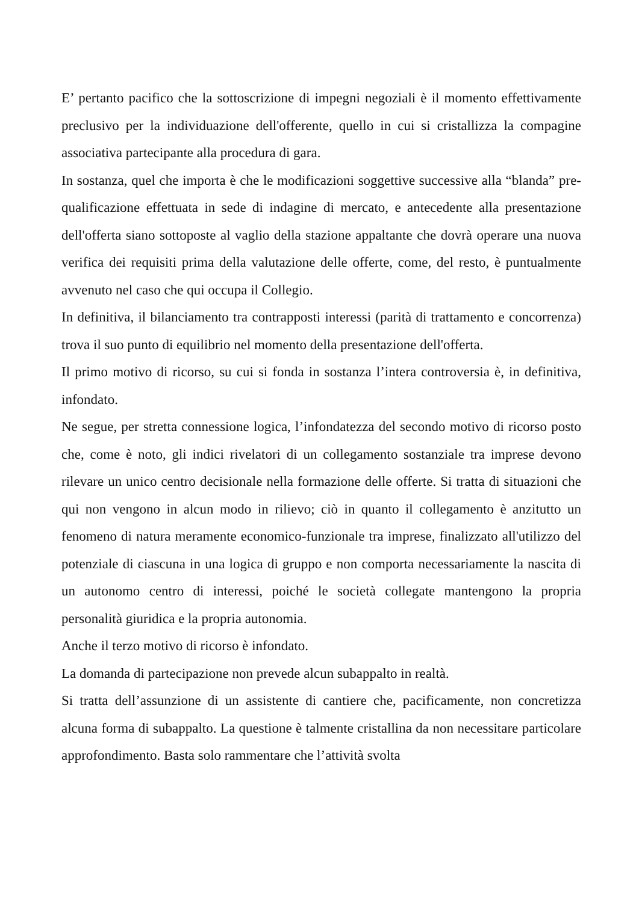E’ pertanto pacifico che la sottoscrizione di impegni negoziali è il momento effettivamente preclusivo per la individuazione dell'offerente, quello in cui si cristallizza la compagine associativa partecipante alla procedura di gara.
In sostanza, quel che importa è che le modificazioni soggettive successive alla “blanda” pre-qualificazione effettuata in sede di indagine di mercato, e antecedente alla presentazione dell'offerta siano sottoposte al vaglio della stazione appaltante che dovrà operare una nuova verifica dei requisiti prima della valutazione delle offerte, come, del resto, è puntualmente avvenuto nel caso che qui occupa il Collegio.
In definitiva, il bilanciamento tra contrapposti interessi (parità di trattamento e concorrenza) trova il suo punto di equilibrio nel momento della presentazione dell'offerta.
Il primo motivo di ricorso, su cui si fonda in sostanza l’intera controversia è, in definitiva, infondato.
Ne segue, per stretta connessione logica, l’infondatezza del secondo motivo di ricorso posto che, come è noto, gli indici rivelatori di un collegamento sostanziale tra imprese devono rilevare un unico centro decisionale nella formazione delle offerte. Si tratta di situazioni che qui non vengono in alcun modo in rilievo; ciò in quanto il collegamento è anzitutto un fenomeno di natura meramente economico-funzionale tra imprese, finalizzato all'utilizzo del potenziale di ciascuna in una logica di gruppo e non comporta necessariamente la nascita di un autonomo centro di interessi, poiché le società collegate mantengono la propria personalità giuridica e la propria autonomia.
Anche il terzo motivo di ricorso è infondato.
La domanda di partecipazione non prevede alcun subappalto in realtà.
Si tratta dell’assunzione di un assistente di cantiere che, pacificamente, non concretizza alcuna forma di subappalto. La questione è talmente cristallina da non necessitare particolare approfondimento. Basta solo rammentare che l’attività svolta